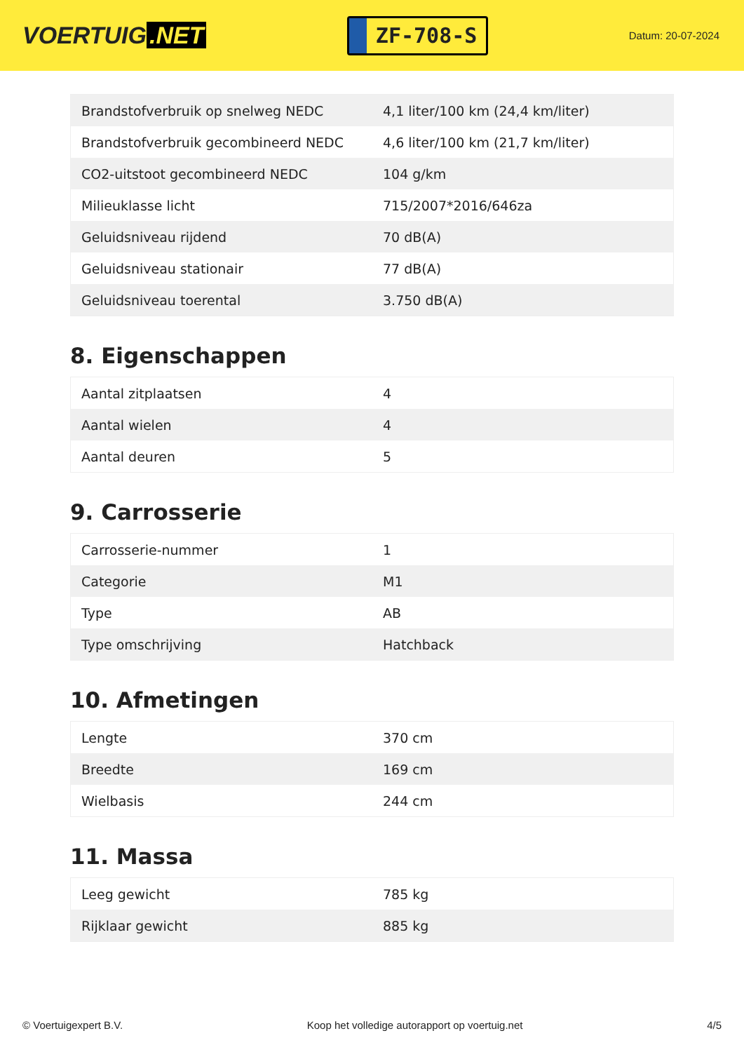VOERTUIG.NET
ZF-708-S
Datum: 20-07-2024
| Brandstofverbruik op snelweg NEDC | 4,1 liter/100 km (24,4 km/liter) |
| Brandstofverbruik gecombineerd NEDC | 4,6 liter/100 km (21,7 km/liter) |
| CO2-uitstoot gecombineerd NEDC | 104 g/km |
| Milieuklasse licht | 715/2007*2016/646za |
| Geluidsniveau rijdend | 70 dB(A) |
| Geluidsniveau stationair | 77 dB(A) |
| Geluidsniveau toerental | 3.750 dB(A) |
8. Eigenschappen
| Aantal zitplaatsen | 4 |
| Aantal wielen | 4 |
| Aantal deuren | 5 |
9. Carrosserie
| Carrosserie-nummer | 1 |
| Categorie | M1 |
| Type | AB |
| Type omschrijving | Hatchback |
10. Afmetingen
| Lengte | 370 cm |
| Breedte | 169 cm |
| Wielbasis | 244 cm |
11. Massa
| Leeg gewicht | 785 kg |
| Rijklaar gewicht | 885 kg |
© Voertuigexpert B.V. Koop het volledige autorapport op voertuig.net 4/5